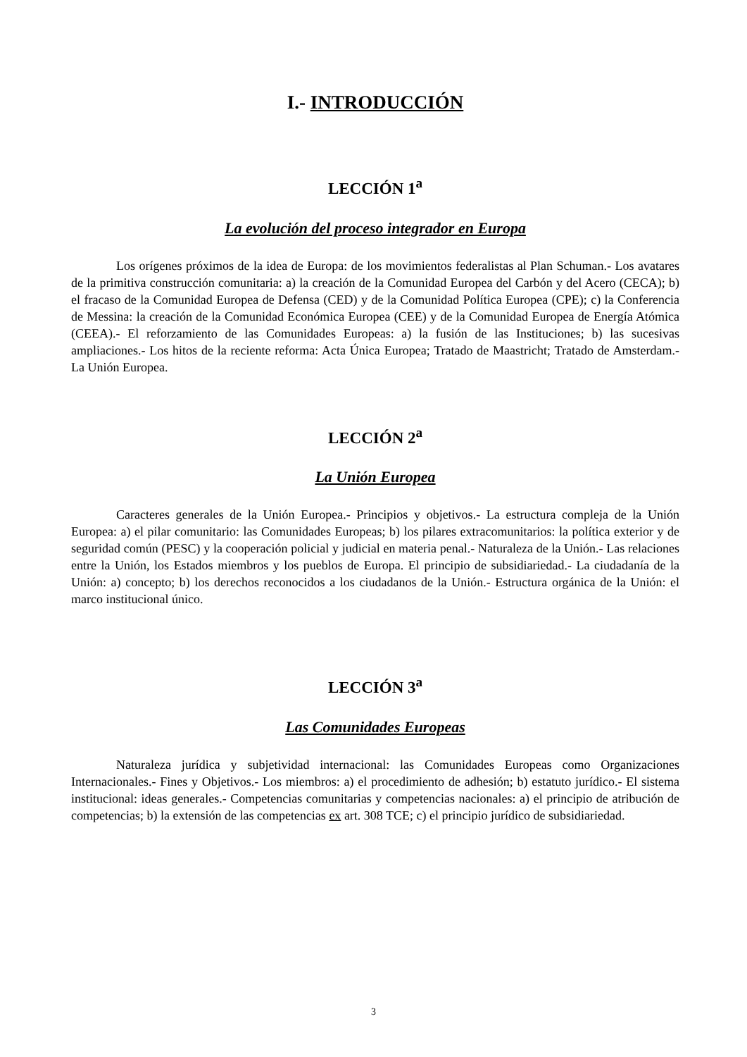I.- INTRODUCCIÓN
LECCIÓN 1<sup>a</sup>
La evolución del proceso integrador en Europa
Los orígenes próximos de la idea de Europa: de los movimientos federalistas al Plan Schuman.- Los avatares de la primitiva construcción comunitaria: a) la creación de la Comunidad Europea del Carbón y del Acero (CECA); b) el fracaso de la Comunidad Europea de Defensa (CED) y de la Comunidad Política Europea (CPE); c) la Conferencia de Messina: la creación de la Comunidad Económica Europea (CEE) y de la Comunidad Europea de Energía Atómica (CEEA).- El reforzamiento de las Comunidades Europeas: a) la fusión de las Instituciones; b) las sucesivas ampliaciones.- Los hitos de la reciente reforma: Acta Única Europea; Tratado de Maastricht; Tratado de Amsterdam.- La Unión Europea.
LECCIÓN 2<sup>a</sup>
La Unión Europea
Caracteres generales de la Unión Europea.- Principios y objetivos.- La estructura compleja de la Unión Europea: a) el pilar comunitario: las Comunidades Europeas; b) los pilares extracomunitarios: la política exterior y de seguridad común (PESC) y la cooperación policial y judicial en materia penal.- Naturaleza de la Unión.- Las relaciones entre la Unión, los Estados miembros y los pueblos de Europa. El principio de subsidiariedad.- La ciudadanía de la Unión: a) concepto; b) los derechos reconocidos a los ciudadanos de la Unión.- Estructura orgánica de la Unión: el marco institucional único.
LECCIÓN 3<sup>a</sup>
Las Comunidades Europeas
Naturaleza jurídica y subjetividad internacional: las Comunidades Europeas como Organizaciones Internacionales.- Fines y Objetivos.- Los miembros: a) el procedimiento de adhesión; b) estatuto jurídico.- El sistema institucional: ideas generales.- Competencias comunitarias y competencias nacionales: a) el principio de atribución de competencias; b) la extensión de las competencias ex art. 308 TCE; c) el principio jurídico de subsidiariedad.
3